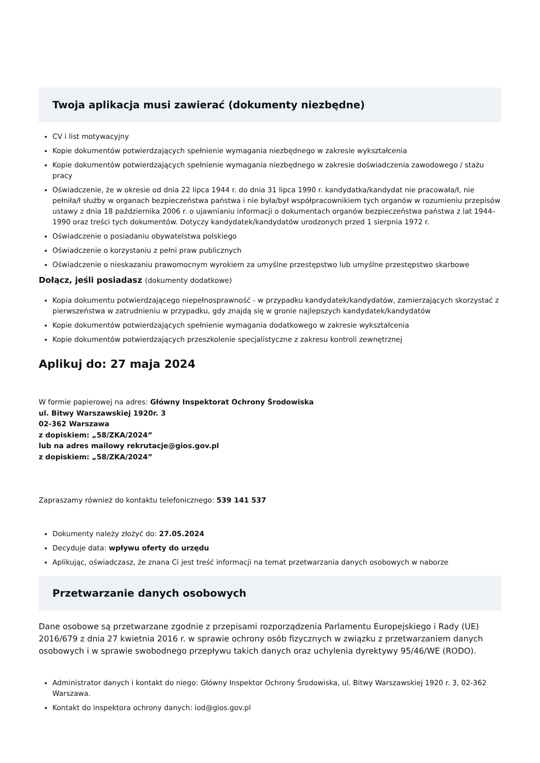Twoja aplikacja musi zawierać (dokumenty niezbędne)
CV i list motywacyjny
Kopie dokumentów potwierdzających spełnienie wymagania niezbędnego w zakresie wykształcenia
Kopie dokumentów potwierdzających spełnienie wymagania niezbędnego w zakresie doświadczenia zawodowego / stażu pracy
Oświadczenie, że w okresie od dnia 22 lipca 1944 r. do dnia 31 lipca 1990 r. kandydatka/kandydat nie pracowała/ł, nie pełniła/ł służby w organach bezpieczeństwa państwa i nie była/był współpracownikiem tych organów w rozumieniu przepisów ustawy z dnia 18 października 2006 r. o ujawnianiu informacji o dokumentach organów bezpieczeństwa państwa z lat 1944–1990 oraz treści tych dokumentów. Dotyczy kandydatek/kandydatów urodzonych przed 1 sierpnia 1972 r.
Oświadczenie o posiadaniu obywatelstwa polskiego
Oświadczenie o korzystaniu z pełni praw publicznych
Oświadczenie o nieskazaniu prawomocnym wyrokiem za umyślne przestępstwo lub umyślne przestępstwo skarbowe
Dołącz, jeśli posiadasz (dokumenty dodatkowe)
Kopia dokumentu potwierdzającego niepełnosprawność - w przypadku kandydatek/kandydatów, zamierzających skorzystać z pierwszeństwa w zatrudnieniu w przypadku, gdy znajdą się w gronie najlepszych kandydatek/kandydatów
Kopie dokumentów potwierdzających spełnienie wymagania dodatkowego w zakresie wykształcenia
Kopie dokumentów potwierdzających przeszkolenie specjalistyczne z zakresu kontroli zewnętrznej
Aplikuj do: 27 maja 2024
W formie papierowej na adres: Główny Inspektorat Ochrony Środowiska
ul. Bitwy Warszawskiej 1920r. 3
02-362 Warszawa
z dopiskiem: „58/ZKA/2024”
lub na adres mailowy rekrutacje@gios.gov.pl
z dopiskiem: „58/ZKA/2024”
Zapraszamy również do kontaktu telefonicznego: 539 141 537
Dokumenty należy złożyć do: 27.05.2024
Decyduje data: wpływu oferty do urzędu
Aplikując, oświadczasz, że znana Ci jest treść informacji na temat przetwarzania danych osobowych w naborze
Przetwarzanie danych osobowych
Dane osobowe są przetwarzane zgodnie z przepisami rozporządzenia Parlamentu Europejskiego i Rady (UE) 2016/679 z dnia 27 kwietnia 2016 r. w sprawie ochrony osób fizycznych w związku z przetwarzaniem danych osobowych i w sprawie swobodnego przepływu takich danych oraz uchylenia dyrektywy 95/46/WE (RODO).
Administrator danych i kontakt do niego: Główny Inspektor Ochrony Środowiska, ul. Bitwy Warszawskiej 1920 r. 3, 02-362 Warszawa.
Kontakt do inspektora ochrony danych: iod@gios.gov.pl